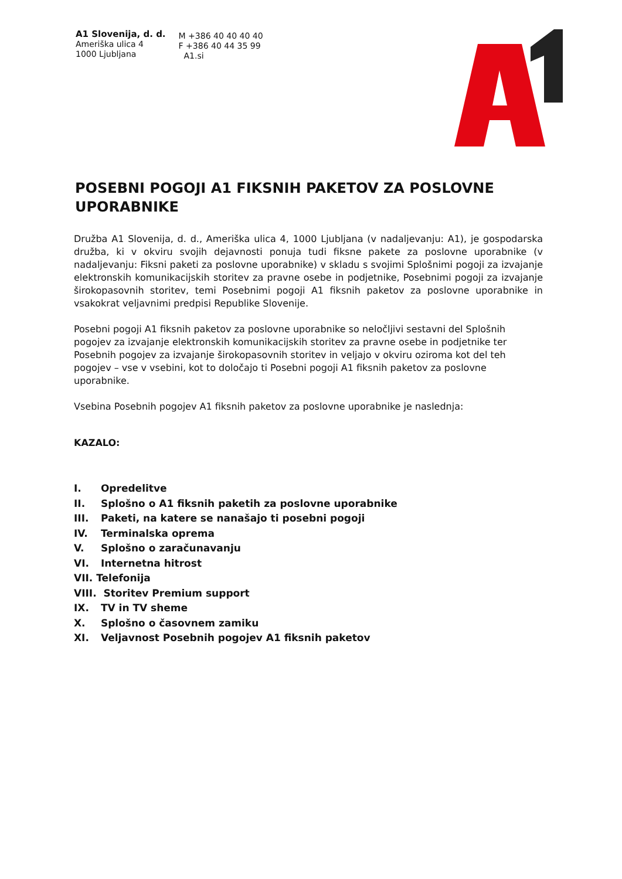A1 Slovenija, d. d.
Ameriška ulica 4
1000 Ljubljana
M +386 40 40 40 40
F +386 40 44 35 99
A1.si
POSEBNI POGOJI A1 FIKSNIH PAKETOV ZA POSLOVNE UPORABNIKE
Družba A1 Slovenija, d. d., Ameriška ulica 4, 1000 Ljubljana (v nadaljevanju: A1), je gospodarska družba, ki v okviru svojih dejavnosti ponuja tudi fiksne pakete za poslovne uporabnike (v nadaljevanju: Fiksni paketi za poslovne uporabnike) v skladu s svojimi Splošnimi pogoji za izvajanje elektronskih komunikacijskih storitev za pravne osebe in podjetnike, Posebnimi pogoji za izvajanje širokopasovnih storitev, temi Posebnimi pogoji A1 fiksnih paketov za poslovne uporabnike in vsakokrat veljavnimi predpisi Republike Slovenije.
Posebni pogoji A1 fiksnih paketov za poslovne uporabnike so neločljivi sestavni del Splošnih pogojev za izvajanje elektronskih komunikacijskih storitev za pravne osebe in podjetnike ter Posebnih pogojev za izvajanje širokopasovnih storitev in veljajo v okviru oziroma kot del teh pogojev – vse v vsebini, kot to določajo ti Posebni pogoji A1 fiksnih paketov za poslovne uporabnike.
Vsebina Posebnih pogojev A1 fiksnih paketov za poslovne uporabnike je naslednja:
KAZALO:
I. Opredelitve
II. Splošno o A1 fiksnih paketih za poslovne uporabnike
III. Paketi, na katere se nanašajo ti posebni pogoji
IV. Terminalska oprema
V. Splošno o zaračunavanju
VI. Internetna hitrost
VII. Telefonija
VIII. Storitev Premium support
IX. TV in TV sheme
X. Splošno o časovnem zamiku
XI. Veljavnost Posebnih pogojev A1 fiksnih paketov